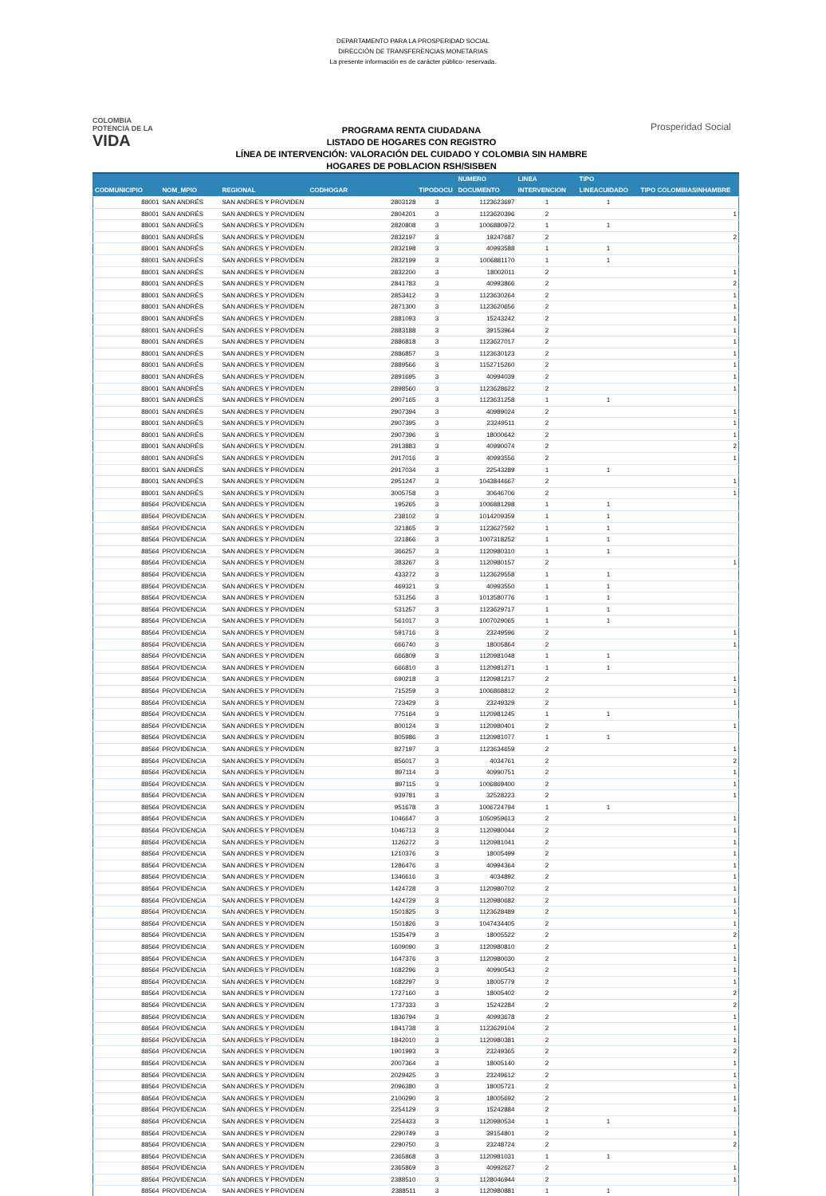DEPARTAMENTO PARA LA PROSPERIDAD SOCIAL
DIRECCIÓN DE TRANSFERENCIAS MONETARIAS
La presente información es de carácter público- reservada.
COLOMBIA
POTENCIA DE LA
VIDA
PROGRAMA RENTA CIUDADANA
LISTADO DE HOGARES CON REGISTRO
LÍNEA DE INTERVENCIÓN: VALORACIÓN DEL CUIDADO Y COLOMBIA SIN HAMBRE
HOGARES DE POBLACION RSH/SISBEN
Prosperidad Social
| CODMUNICIPIO | NOM_MPIO | REGIONAL | CODHOGAR | TIPODOCU | NUMERO DOCUMENTO | LINEA INTERVENCION | TIPO LINEACUIDADO | TIPO COLOMBIASINHAMBRE |
| --- | --- | --- | --- | --- | --- | --- | --- | --- |
| 88001 | SAN ANDRÉS | SAN ANDRES Y PROVIDEN | 2803128 | 3 | 1123623697 | 1 | 1 | |
| 88001 | SAN ANDRÉS | SAN ANDRES Y PROVIDEN | 2804201 | 3 | 1123620396 | 2 | | 1 |
| 88001 | SAN ANDRÉS | SAN ANDRES Y PROVIDEN | 2820808 | 3 | 1006880972 | 1 | 1 | |
| 88001 | SAN ANDRÉS | SAN ANDRES Y PROVIDEN | 2832197 | 3 | 19247687 | 2 | | 2 |
| 88001 | SAN ANDRÉS | SAN ANDRES Y PROVIDEN | 2832198 | 3 | 40993588 | 1 | 1 | |
| 88001 | SAN ANDRÉS | SAN ANDRES Y PROVIDEN | 2832199 | 3 | 1006881170 | 1 | 1 | |
| 88001 | SAN ANDRÉS | SAN ANDRES Y PROVIDEN | 2832200 | 3 | 18002011 | 2 | | 1 |
| 88001 | SAN ANDRÉS | SAN ANDRES Y PROVIDEN | 2841783 | 3 | 40993866 | 2 | | 2 |
| 88001 | SAN ANDRÉS | SAN ANDRES Y PROVIDEN | 2853412 | 3 | 1123630264 | 2 | | 1 |
| 88001 | SAN ANDRÉS | SAN ANDRES Y PROVIDEN | 2871300 | 3 | 1123620656 | 2 | | 1 |
| 88001 | SAN ANDRÉS | SAN ANDRES Y PROVIDEN | 2881093 | 3 | 15243242 | 2 | | 1 |
| 88001 | SAN ANDRÉS | SAN ANDRES Y PROVIDEN | 2883188 | 3 | 39153964 | 2 | | 1 |
| 88001 | SAN ANDRÉS | SAN ANDRES Y PROVIDEN | 2886818 | 3 | 1123627017 | 2 | | 1 |
| 88001 | SAN ANDRÉS | SAN ANDRES Y PROVIDEN | 2886857 | 3 | 1123630123 | 2 | | 1 |
| 88001 | SAN ANDRÉS | SAN ANDRES Y PROVIDEN | 2889566 | 3 | 1152715260 | 2 | | 1 |
| 88001 | SAN ANDRÉS | SAN ANDRES Y PROVIDEN | 2891695 | 3 | 40994039 | 2 | | 1 |
| 88001 | SAN ANDRÉS | SAN ANDRES Y PROVIDEN | 2898560 | 3 | 1123628622 | 2 | | 1 |
| 88001 | SAN ANDRÉS | SAN ANDRES Y PROVIDEN | 2907165 | 3 | 1123631258 | 1 | 1 | |
| 88001 | SAN ANDRÉS | SAN ANDRES Y PROVIDEN | 2907394 | 3 | 40989024 | 2 | | 1 |
| 88001 | SAN ANDRÉS | SAN ANDRES Y PROVIDEN | 2907395 | 3 | 23249511 | 2 | | 1 |
| 88001 | SAN ANDRÉS | SAN ANDRES Y PROVIDEN | 2907396 | 3 | 18000642 | 2 | | 1 |
| 88001 | SAN ANDRÉS | SAN ANDRES Y PROVIDEN | 2913883 | 3 | 40990074 | 2 | | 2 |
| 88001 | SAN ANDRÉS | SAN ANDRES Y PROVIDEN | 2917016 | 3 | 40993556 | 2 | | 1 |
| 88001 | SAN ANDRÉS | SAN ANDRES Y PROVIDEN | 2917034 | 3 | 22543289 | 1 | 1 | |
| 88001 | SAN ANDRÉS | SAN ANDRES Y PROVIDEN | 2951247 | 3 | 1043844667 | 2 | | 1 |
| 88001 | SAN ANDRÉS | SAN ANDRES Y PROVIDEN | 3005758 | 3 | 30646706 | 2 | | 1 |
| 88564 | PROVIDENCIA | SAN ANDRES Y PROVIDEN | 195265 | 3 | 1006881298 | 1 | 1 | |
| 88564 | PROVIDENCIA | SAN ANDRES Y PROVIDEN | 238102 | 3 | 1014209359 | 1 | 1 | |
| 88564 | PROVIDENCIA | SAN ANDRES Y PROVIDEN | 321865 | 3 | 1123627592 | 1 | 1 | |
| 88564 | PROVIDENCIA | SAN ANDRES Y PROVIDEN | 321866 | 3 | 1007318252 | 1 | 1 | |
| 88564 | PROVIDENCIA | SAN ANDRES Y PROVIDEN | 366257 | 3 | 1120980310 | 1 | 1 | |
| 88564 | PROVIDENCIA | SAN ANDRES Y PROVIDEN | 383267 | 3 | 1120980157 | 2 | | 1 |
| 88564 | PROVIDENCIA | SAN ANDRES Y PROVIDEN | 433272 | 3 | 1123629558 | 1 | 1 | |
| 88564 | PROVIDENCIA | SAN ANDRES Y PROVIDEN | 469321 | 3 | 40993550 | 1 | 1 | |
| 88564 | PROVIDENCIA | SAN ANDRES Y PROVIDEN | 531256 | 3 | 1013580776 | 1 | 1 | |
| 88564 | PROVIDENCIA | SAN ANDRES Y PROVIDEN | 531257 | 3 | 1123629717 | 1 | 1 | |
| 88564 | PROVIDENCIA | SAN ANDRES Y PROVIDEN | 561017 | 3 | 1007029065 | 1 | 1 | |
| 88564 | PROVIDENCIA | SAN ANDRES Y PROVIDEN | 591716 | 3 | 23249596 | 2 | | 1 |
| 88564 | PROVIDENCIA | SAN ANDRES Y PROVIDEN | 666740 | 3 | 18005864 | 2 | | 1 |
| 88564 | PROVIDENCIA | SAN ANDRES Y PROVIDEN | 666809 | 3 | 1120981048 | 1 | 1 | |
| 88564 | PROVIDENCIA | SAN ANDRES Y PROVIDEN | 666810 | 3 | 1120981271 | 1 | 1 | |
| 88564 | PROVIDENCIA | SAN ANDRES Y PROVIDEN | 690218 | 3 | 1120981217 | 2 | | 1 |
| 88564 | PROVIDENCIA | SAN ANDRES Y PROVIDEN | 715259 | 3 | 1006868812 | 2 | | 1 |
| 88564 | PROVIDENCIA | SAN ANDRES Y PROVIDEN | 723429 | 3 | 23249329 | 2 | | 1 |
| 88564 | PROVIDENCIA | SAN ANDRES Y PROVIDEN | 775164 | 3 | 1120981245 | 1 | 1 | |
| 88564 | PROVIDENCIA | SAN ANDRES Y PROVIDEN | 800124 | 3 | 1120980401 | 2 | | 1 |
| 88564 | PROVIDENCIA | SAN ANDRES Y PROVIDEN | 805986 | 3 | 1120981077 | 1 | 1 | |
| 88564 | PROVIDENCIA | SAN ANDRES Y PROVIDEN | 827197 | 3 | 1123634659 | 2 | | 1 |
| 88564 | PROVIDENCIA | SAN ANDRES Y PROVIDEN | 856017 | 3 | 4034761 | 2 | | 2 |
| 88564 | PROVIDENCIA | SAN ANDRES Y PROVIDEN | 897114 | 3 | 40990751 | 2 | | 1 |
| 88564 | PROVIDENCIA | SAN ANDRES Y PROVIDEN | 897115 | 3 | 1006869400 | 2 | | 1 |
| 88564 | PROVIDENCIA | SAN ANDRES Y PROVIDEN | 939781 | 3 | 32528223 | 2 | | 1 |
| 88564 | PROVIDENCIA | SAN ANDRES Y PROVIDEN | 951678 | 3 | 1006724794 | 1 | 1 | |
| 88564 | PROVIDENCIA | SAN ANDRES Y PROVIDEN | 1046647 | 3 | 1050959613 | 2 | | 1 |
| 88564 | PROVIDENCIA | SAN ANDRES Y PROVIDEN | 1046713 | 3 | 1120980044 | 2 | | 1 |
| 88564 | PROVIDENCIA | SAN ANDRES Y PROVIDEN | 1126272 | 3 | 1120981041 | 2 | | 1 |
| 88564 | PROVIDENCIA | SAN ANDRES Y PROVIDEN | 1210376 | 3 | 18005499 | 2 | | 1 |
| 88564 | PROVIDENCIA | SAN ANDRES Y PROVIDEN | 1286476 | 3 | 40994364 | 2 | | 1 |
| 88564 | PROVIDENCIA | SAN ANDRES Y PROVIDEN | 1346616 | 3 | 4034892 | 2 | | 1 |
| 88564 | PROVIDENCIA | SAN ANDRES Y PROVIDEN | 1424728 | 3 | 1120980702 | 2 | | 1 |
| 88564 | PROVIDENCIA | SAN ANDRES Y PROVIDEN | 1424729 | 3 | 1120980682 | 2 | | 1 |
| 88564 | PROVIDENCIA | SAN ANDRES Y PROVIDEN | 1501825 | 3 | 1123628489 | 2 | | 1 |
| 88564 | PROVIDENCIA | SAN ANDRES Y PROVIDEN | 1501826 | 3 | 1047434405 | 2 | | 1 |
| 88564 | PROVIDENCIA | SAN ANDRES Y PROVIDEN | 1535479 | 3 | 18005522 | 2 | | 2 |
| 88564 | PROVIDENCIA | SAN ANDRES Y PROVIDEN | 1609090 | 3 | 1120980810 | 2 | | 1 |
| 88564 | PROVIDENCIA | SAN ANDRES Y PROVIDEN | 1647376 | 3 | 1120980030 | 2 | | 1 |
| 88564 | PROVIDENCIA | SAN ANDRES Y PROVIDEN | 1682296 | 3 | 40990543 | 2 | | 1 |
| 88564 | PROVIDENCIA | SAN ANDRES Y PROVIDEN | 1682297 | 3 | 18005779 | 2 | | 1 |
| 88564 | PROVIDENCIA | SAN ANDRES Y PROVIDEN | 1727160 | 3 | 18005402 | 2 | | 2 |
| 88564 | PROVIDENCIA | SAN ANDRES Y PROVIDEN | 1737333 | 3 | 15242284 | 2 | | 2 |
| 88564 | PROVIDENCIA | SAN ANDRES Y PROVIDEN | 1836794 | 3 | 40993678 | 2 | | 1 |
| 88564 | PROVIDENCIA | SAN ANDRES Y PROVIDEN | 1841738 | 3 | 1123629104 | 2 | | 1 |
| 88564 | PROVIDENCIA | SAN ANDRES Y PROVIDEN | 1842010 | 3 | 1120980381 | 2 | | 1 |
| 88564 | PROVIDENCIA | SAN ANDRES Y PROVIDEN | 1901993 | 3 | 23249365 | 2 | | 2 |
| 88564 | PROVIDENCIA | SAN ANDRES Y PROVIDEN | 2007364 | 3 | 18005140 | 2 | | 1 |
| 88564 | PROVIDENCIA | SAN ANDRES Y PROVIDEN | 2029425 | 3 | 23249612 | 2 | | 1 |
| 88564 | PROVIDENCIA | SAN ANDRES Y PROVIDEN | 2096380 | 3 | 18005721 | 2 | | 1 |
| 88564 | PROVIDENCIA | SAN ANDRES Y PROVIDEN | 2100290 | 3 | 18005692 | 2 | | 1 |
| 88564 | PROVIDENCIA | SAN ANDRES Y PROVIDEN | 2254129 | 3 | 15242884 | 2 | | 1 |
| 88564 | PROVIDENCIA | SAN ANDRES Y PROVIDEN | 2254433 | 3 | 1120980534 | 1 | 1 | |
| 88564 | PROVIDENCIA | SAN ANDRES Y PROVIDEN | 2290749 | 3 | 39154801 | 2 | | 1 |
| 88564 | PROVIDENCIA | SAN ANDRES Y PROVIDEN | 2290750 | 3 | 23248724 | 2 | | 2 |
| 88564 | PROVIDENCIA | SAN ANDRES Y PROVIDEN | 2365868 | 3 | 1120981031 | 1 | 1 | |
| 88564 | PROVIDENCIA | SAN ANDRES Y PROVIDEN | 2365869 | 3 | 40992627 | 2 | | 1 |
| 88564 | PROVIDENCIA | SAN ANDRES Y PROVIDEN | 2388510 | 3 | 1128046944 | 2 | | 1 |
| 88564 | PROVIDENCIA | SAN ANDRES Y PROVIDEN | 2388511 | 3 | 1120980881 | 1 | 1 | |